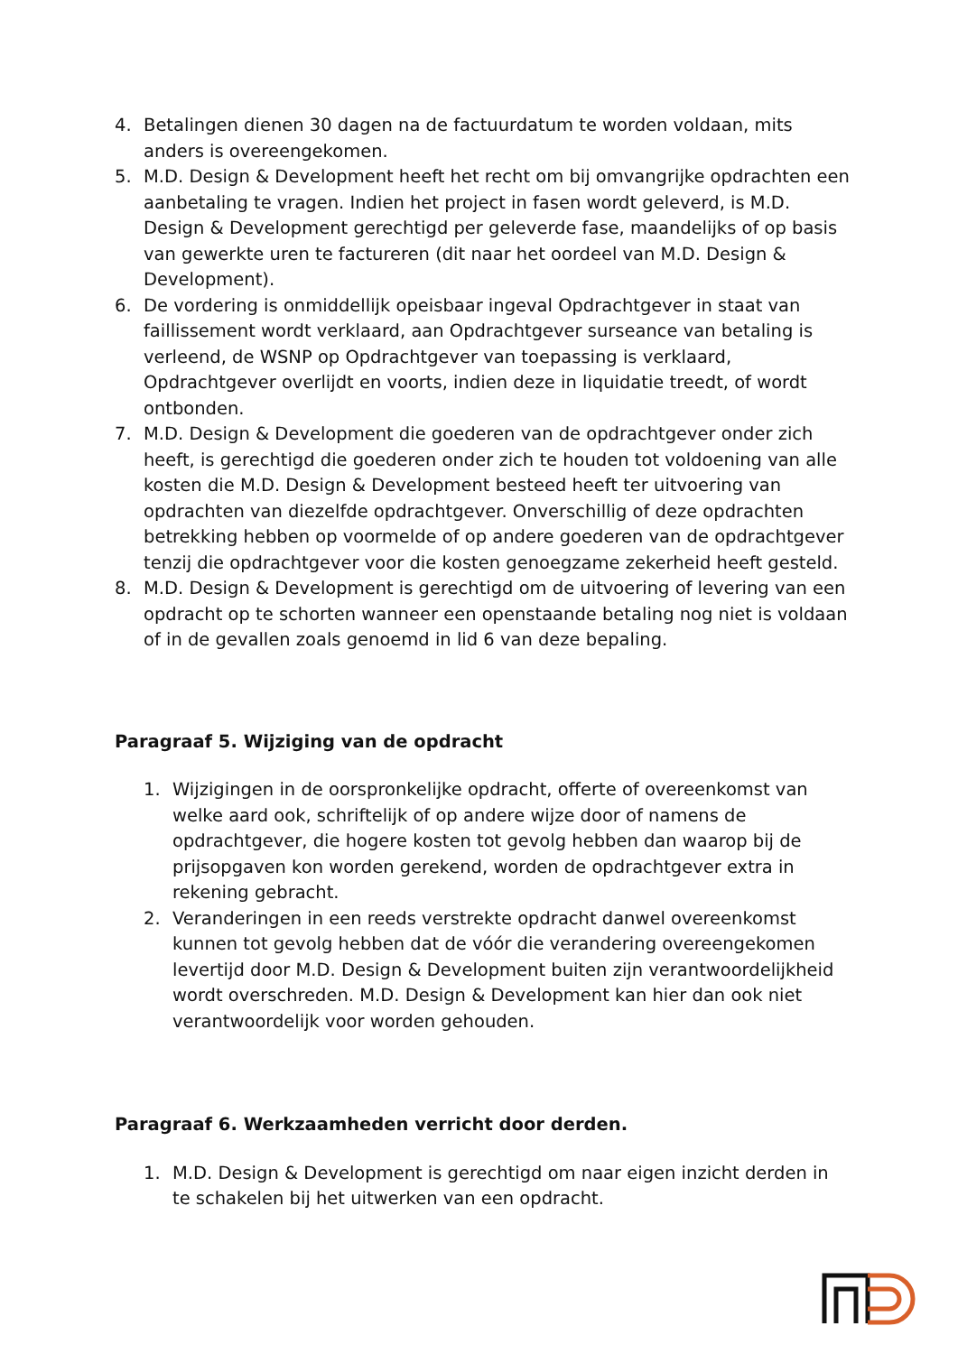4. Betalingen dienen 30 dagen na de factuurdatum te worden voldaan, mits anders is overeengekomen.
5. M.D. Design & Development heeft het recht om bij omvangrijke opdrachten een aanbetaling te vragen. Indien het project in fasen wordt geleverd, is M.D. Design & Development gerechtigd per geleverde fase, maandelijks of op basis van gewerkte uren te factureren (dit naar het oordeel van M.D. Design & Development).
6. De vordering is onmiddellijk opeisbaar ingeval Opdrachtgever in staat van faillissement wordt verklaard, aan Opdrachtgever surseance van betaling is verleend, de WSNP op Opdrachtgever van toepassing is verklaard, Opdrachtgever overlijdt en voorts, indien deze in liquidatie treedt, of wordt ontbonden.
7. M.D. Design & Development die goederen van de opdrachtgever onder zich heeft, is gerechtigd die goederen onder zich te houden tot voldoening van alle kosten die M.D. Design & Development besteed heeft ter uitvoering van opdrachten van diezelfde opdrachtgever. Onverschillig of deze opdrachten betrekking hebben op voormelde of op andere goederen van de opdrachtgever tenzij die opdrachtgever voor die kosten genoegzame zekerheid heeft gesteld.
8. M.D. Design & Development is gerechtigd om de uitvoering of levering van een opdracht op te schorten wanneer een openstaande betaling nog niet is voldaan of in de gevallen zoals genoemd in lid 6 van deze bepaling.
Paragraaf 5. Wijziging van de opdracht
1. Wijzigingen in de oorspronkelijke opdracht, offerte of overeenkomst van welke aard ook, schriftelijk of op andere wijze door of namens de opdrachtgever, die hogere kosten tot gevolg hebben dan waarop bij de prijsopgaven kon worden gerekend, worden de opdrachtgever extra in rekening gebracht.
2. Veranderingen in een reeds verstrekte opdracht danwel overeenkomst kunnen tot gevolg hebben dat de vóór die verandering overeengekomen levertijd door M.D. Design & Development buiten zijn verantwoordelijkheid wordt overschreden. M.D. Design & Development kan hier dan ook niet verantwoordelijk voor worden gehouden.
Paragraaf 6. Werkzaamheden verricht door derden.
1. M.D. Design & Development is gerechtigd om naar eigen inzicht derden in te schakelen bij het uitwerken van een opdracht.